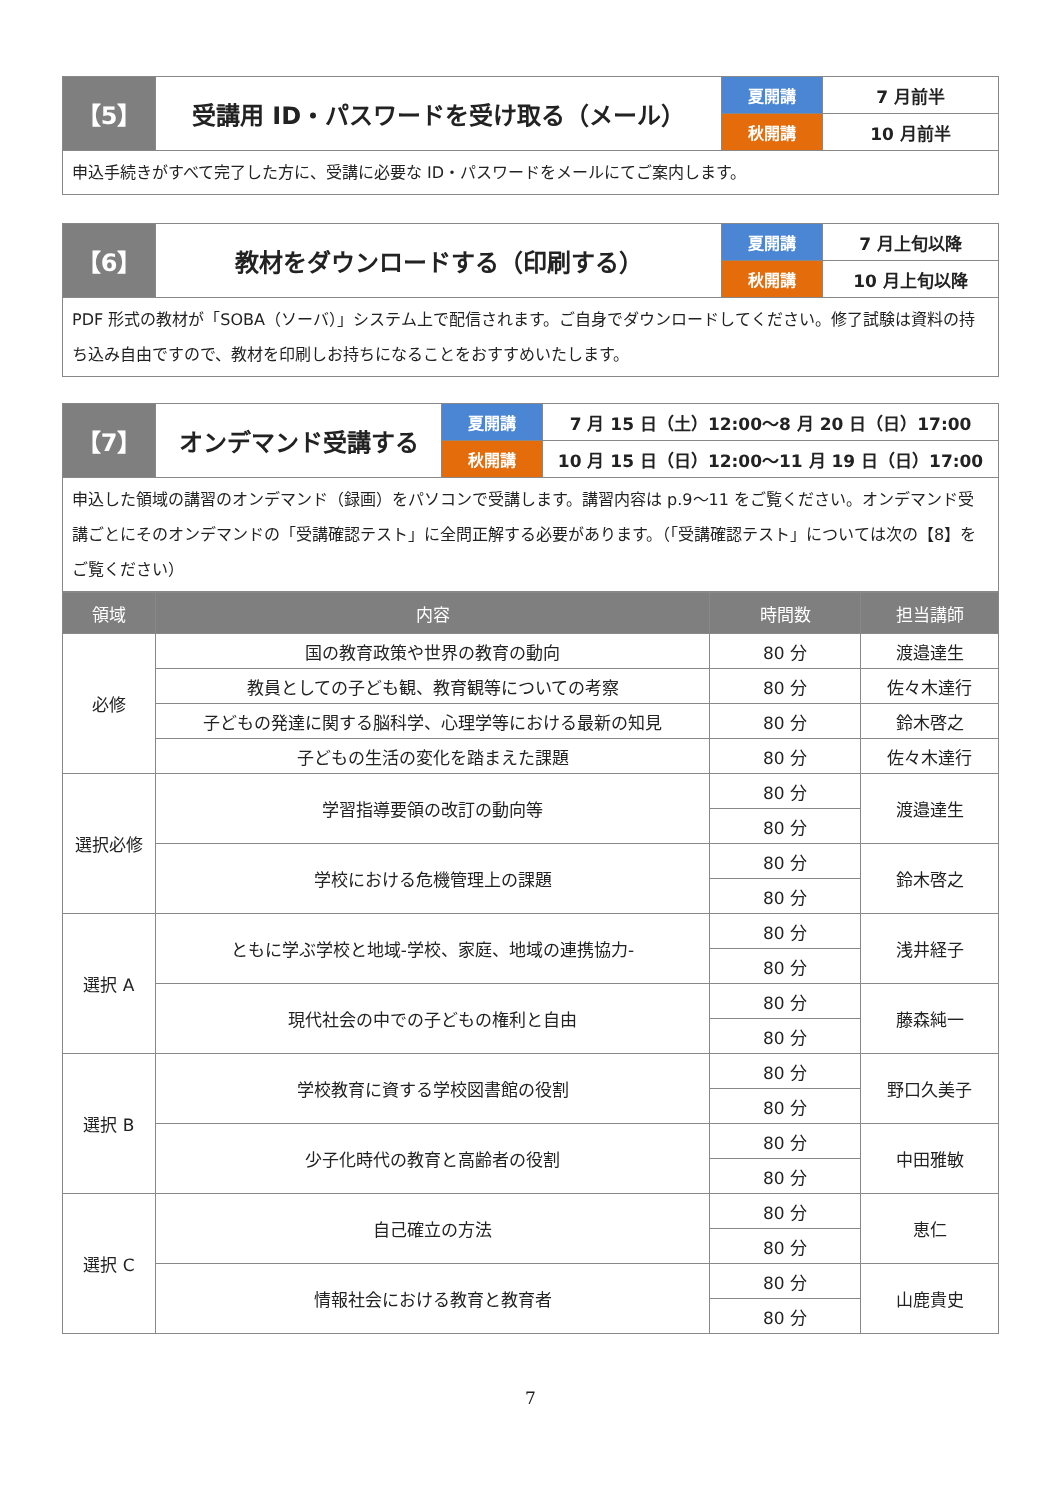| 【5】 | 受講用 ID・パスワードを受け取る（メール） | 夏開講 | 7 月前半 |
| | | 秋開講 | 10 月前半 |
| 申込手続きがすべて完了した方に、受講に必要な ID・パスワードをメールにてご案内します。 | | | |
| 【6】 | 教材をダウンロードする（印刷する） | 夏開講 | 7 月上旬以降 |
| | | 秋開講 | 10 月上旬以降 |
| PDF 形式の教材が「SOBA（ソーバ）」システム上で配信されます。ご自身でダウンロードしてください。修了試験は資料の持ち込み自由ですので、教材を印刷しお持ちになることをおすすめいたします。 | | | |
| 【7】 | オンデマンド受講する | 夏開講 | 7 月 15 日（土）12:00〜8 月 20 日（日）17:00 |
| | | 秋開講 | 10 月 15 日（日）12:00〜11 月 19 日（日）17:00 |
| 申込した領域の講習のオンデマンド（録画）をパソコンで受講します。講習内容は p.9〜11 をご覧ください。オンデマンド受講ごとにそのオンデマンドの「受講確認テスト」に全問正解する必要があります。（「受講確認テスト」については次の【8】をご覧ください） | | | |
| 領域 | 内容 | 時間数 | 担当講師 |
| --- | --- | --- | --- |
| 必修 | 国の教育政策や世界の教育の動向 | 80 分 | 渡邉達生 |
| | 教員としての子ども観、教育観等についての考察 | 80 分 | 佐々木達行 |
| | 子どもの発達に関する脳科学、心理学等における最新の知見 | 80 分 | 鈴木啓之 |
| | 子どもの生活の変化を踏まえた課題 | 80 分 | 佐々木達行 |
| 選択必修 | 学習指導要領の改訂の動向等 | 80 分 | 渡邉達生 |
| | | 80 分 | |
| | 学校における危機管理上の課題 | 80 分 | 鈴木啓之 |
| | | 80 分 | |
| 選択 A | ともに学ぶ学校と地域-学校、家庭、地域の連携協力- | 80 分 | 浅井経子 |
| | | 80 分 | |
| | 現代社会の中での子どもの権利と自由 | 80 分 | 藤森純一 |
| | | 80 分 | |
| 選択 B | 学校教育に資する学校図書館の役割 | 80 分 | 野口久美子 |
| | | 80 分 | |
| | 少子化時代の教育と高齢者の役割 | 80 分 | 中田雅敏 |
| | | 80 分 | |
| 選択 C | 自己確立の方法 | 80 分 | 恵仁 |
| | | 80 分 | |
| | 情報社会における教育と教育者 | 80 分 | 山鹿貴史 |
| | | 80 分 | |
7